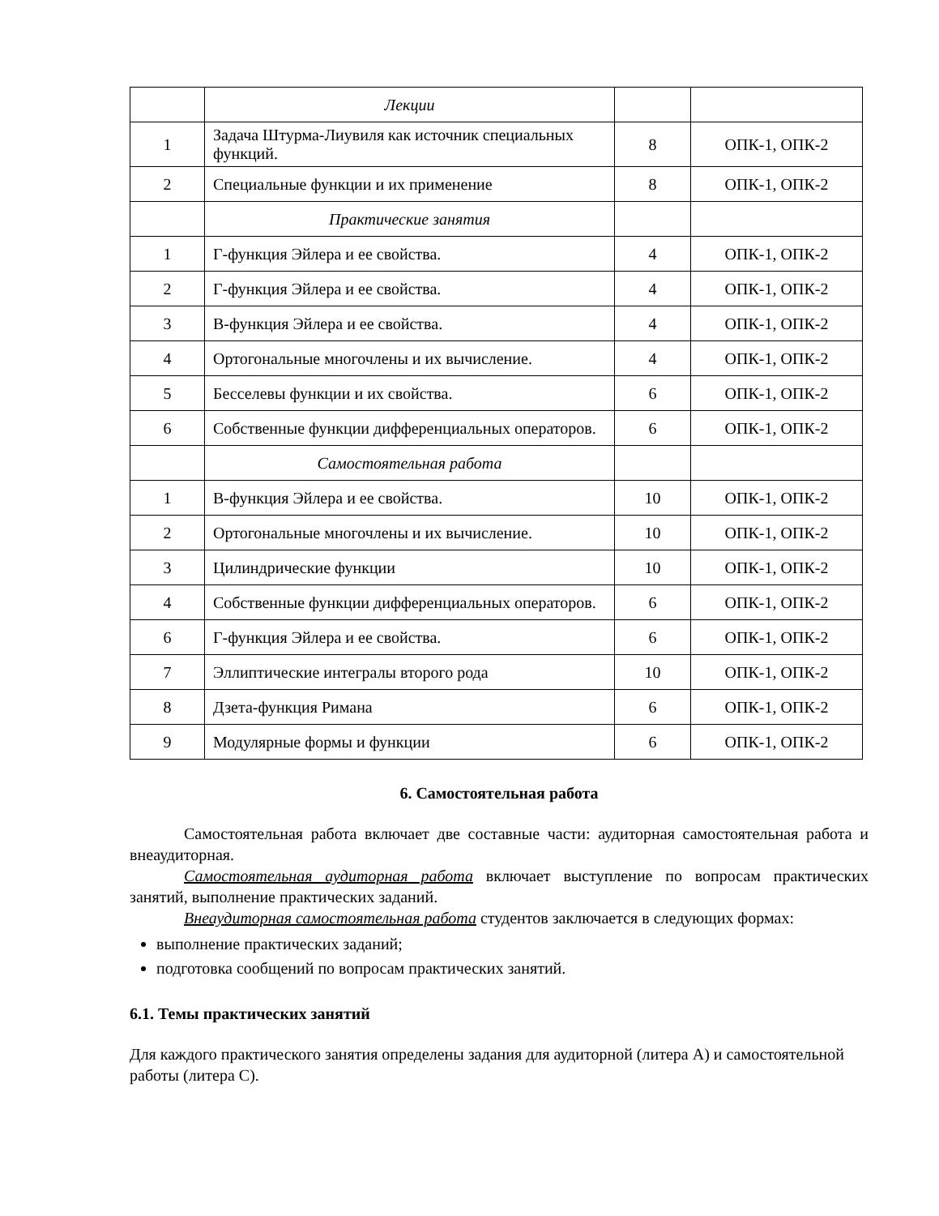| | Лекции | | |
| 1 | Задача Штурма-Лиувиля как источник специальных функций. | 8 | ОПК-1, ОПК-2 |
| 2 | Специальные функции и их применение | 8 | ОПК-1, ОПК-2 |
| | Практические занятия | | |
| 1 | Г-функция Эйлера и ее свойства. | 4 | ОПК-1, ОПК-2 |
| 2 | Г-функция Эйлера и ее свойства. | 4 | ОПК-1, ОПК-2 |
| 3 | В-функция Эйлера и ее свойства. | 4 | ОПК-1, ОПК-2 |
| 4 | Ортогональные многочлены и их вычисление. | 4 | ОПК-1, ОПК-2 |
| 5 | Бесселевы функции и их свойства. | 6 | ОПК-1, ОПК-2 |
| 6 | Собственные функции дифференциальных операторов. | 6 | ОПК-1, ОПК-2 |
| | Самостоятельная работа | | |
| 1 | В-функция Эйлера и ее свойства. | 10 | ОПК-1, ОПК-2 |
| 2 | Ортогональные многочлены и их вычисление. | 10 | ОПК-1, ОПК-2 |
| 3 | Цилиндрические функции | 10 | ОПК-1, ОПК-2 |
| 4 | Собственные функции дифференциальных операторов. | 6 | ОПК-1, ОПК-2 |
| 6 | Г-функция Эйлера и ее свойства. | 6 | ОПК-1, ОПК-2 |
| 7 | Эллиптические интегралы второго рода | 10 | ОПК-1, ОПК-2 |
| 8 | Дзета-функция Римана | 6 | ОПК-1, ОПК-2 |
| 9 | Модулярные формы и функции | 6 | ОПК-1, ОПК-2 |
6. Самостоятельная работа
Самостоятельная работа включает две составные части: аудиторная самостоятельная работа и внеаудиторная.
Самостоятельная аудиторная работа включает выступление по вопросам практических занятий, выполнение практических заданий.
Внеаудиторная самостоятельная работа студентов заключается в следующих формах:
выполнение практических заданий;
подготовка сообщений по вопросам практических занятий.
6.1. Темы практических занятий
Для каждого практического занятия определены задания для аудиторной (литера А) и самостоятельной работы (литера С).